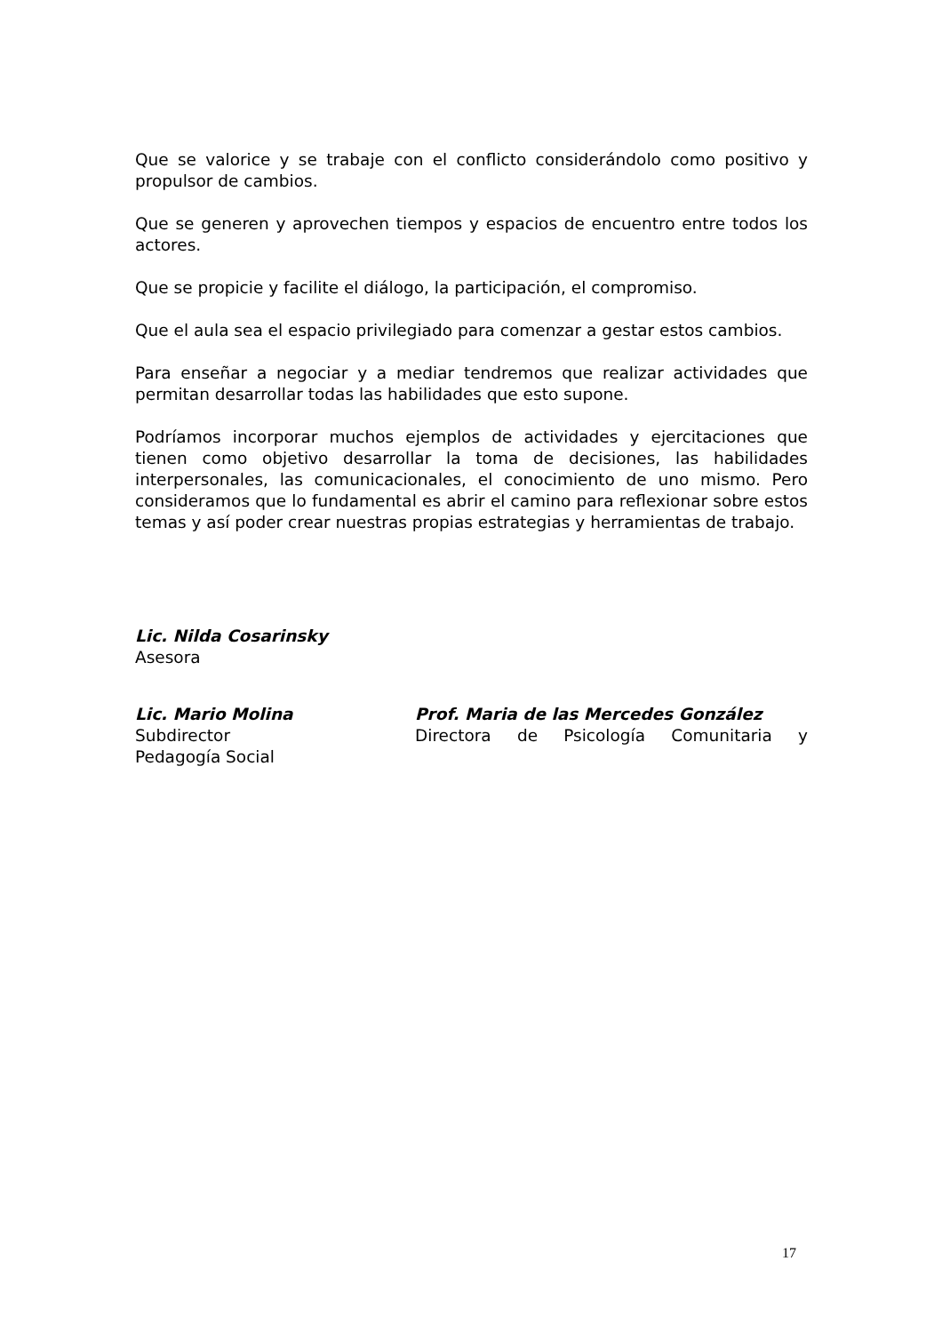Que se valorice y se trabaje con el conflicto considerándolo como positivo y propulsor de cambios.
Que se generen y aprovechen tiempos y espacios de encuentro entre todos los actores.
Que se propicie y facilite el diálogo, la participación, el compromiso.
Que el aula sea el espacio privilegiado para comenzar a gestar estos cambios.
Para enseñar a negociar y a mediar tendremos que realizar actividades que permitan desarrollar todas las habilidades que esto supone.
Podríamos incorporar muchos ejemplos de actividades y ejercitaciones que tienen como objetivo desarrollar la toma de decisiones, las habilidades interpersonales, las comunicacionales, el conocimiento de uno mismo. Pero consideramos que lo fundamental es abrir el camino para reflexionar sobre estos temas y así poder crear nuestras propias estrategias y herramientas de trabajo.
Lic. Nilda Cosarinsky
Asesora
Lic. Mario Molina
Subdirector
Prof. Maria de las Mercedes González
Directora de Psicología Comunitaria y
Pedagogía Social
17